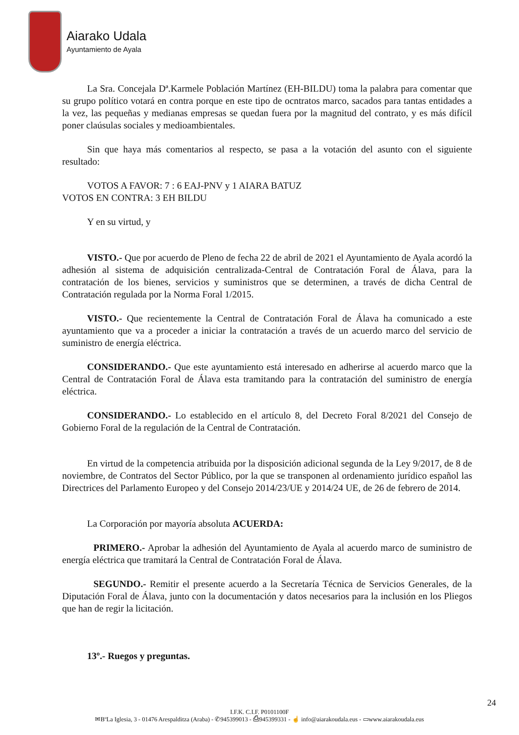Aiarako Udala
Ayuntamiento de Ayala
La Sra. Concejala Dª.Karmele Población Martínez (EH-BILDU) toma la palabra para comentar que su grupo político votará en contra porque en este tipo de ocntratos marco, sacados para tantas entidades a la vez, las pequeñas y medianas empresas se quedan fuera por la magnitud del contrato, y es más difícil poner claúsulas sociales y medioambientales.
Sin que haya más comentarios al respecto, se pasa a la votación del asunto con el siguiente resultado:
VOTOS A FAVOR: 7 : 6 EAJ-PNV y 1 AIARA BATUZ
VOTOS EN CONTRA: 3 EH BILDU
Y en su virtud, y
VISTO.- Que por acuerdo de Pleno de fecha 22 de abril de 2021 el Ayuntamiento de Ayala acordó la adhesión al sistema de adquisición centralizada-Central de Contratación Foral de Álava, para la contratación de los bienes, servicios y suministros que se determinen, a través de dicha Central de Contratación regulada por la Norma Foral 1/2015.
VISTO.- Que recientemente la Central de Contratación Foral de Álava ha comunicado a este ayuntamiento que va a proceder a iniciar la contratación a través de un acuerdo marco del servicio de suministro de energía eléctrica.
CONSIDERANDO.- Que este ayuntamiento está interesado en adherirse al acuerdo marco que la Central de Contratación Foral de Álava esta tramitando para la contratación del suministro de energía eléctrica.
CONSIDERANDO.- Lo establecido en el artículo 8, del Decreto Foral 8/2021 del Consejo de Gobierno Foral de la regulación de la Central de Contratación.
En virtud de la competencia atribuida por la disposición adicional segunda de la Ley 9/2017, de 8 de noviembre, de Contratos del Sector Público, por la que se transponen al ordenamiento jurídico español las Directrices del Parlamento Europeo y del Consejo 2014/23/UE y 2014/24 UE, de 26 de febrero de 2014.
La Corporación por mayoría absoluta ACUERDA:
PRIMERO.- Aprobar la adhesión del Ayuntamiento de Ayala al acuerdo marco de suministro de energía eléctrica que tramitará la Central de Contratación Foral de Álava.
SEGUNDO.- Remitir el presente acuerdo a la Secretaría Técnica de Servicios Generales, de la Diputación Foral de Álava, junto con la documentación y datos necesarios para la inclusión en los Pliegos que han de regir la licitación.
13º.- Ruegos y preguntas.
24
I.F.K. C.I.F. P0101100F
✉BºLa Iglesia, 3 - 01476 Arespalditza (Araba) - ✆945399013 - ⎙945399331 - ☝ info@aiarakoudala.eus - ▭www.aiarakoudala.eus